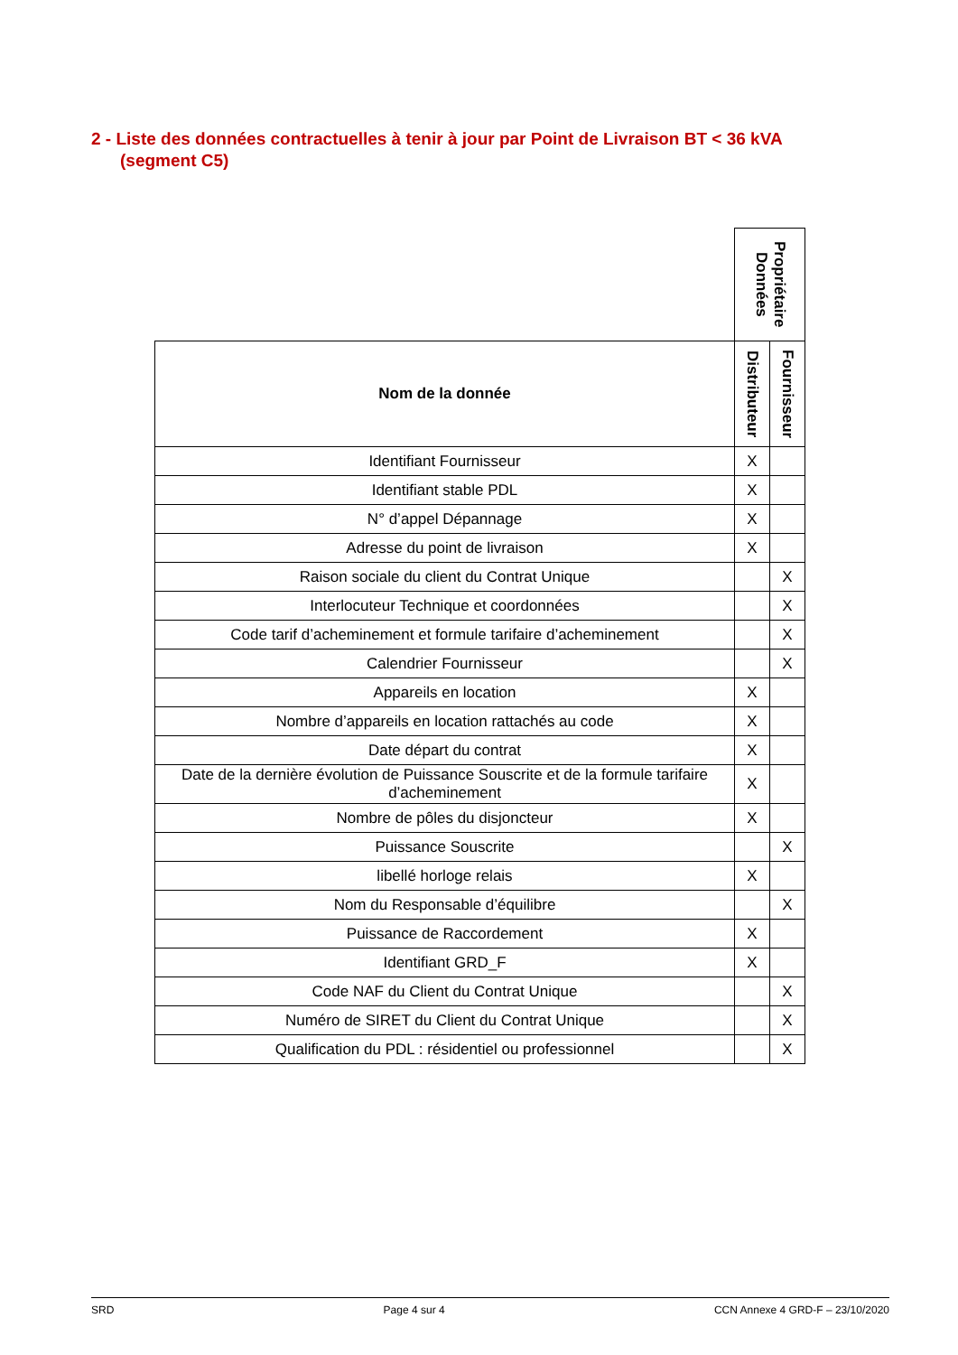2 - Liste des données contractuelles à tenir à jour par Point de Livraison BT < 36 kVA
(segment C5)
| | Propriétaire Données | |
| Nom de la donnée | Distributeur | Fournisseur |
| Identifiant Fournisseur | X | |
| Identifiant stable PDL | X | |
| N° d’appel Dépannage | X | |
| Adresse du point de livraison | X | |
| Raison sociale du client du Contrat Unique | | X |
| Interlocuteur Technique et coordonnées | | X |
| Code tarif d’acheminement et formule tarifaire d’acheminement | | X |
| Calendrier Fournisseur | | X |
| Appareils en location | X | |
| Nombre d’appareils en location rattachés au code | X | |
| Date départ du contrat | X | |
| Date de la dernière évolution de Puissance Souscrite et de la formule tarifaire d’acheminement | X | |
| Nombre de pôles du disjoncteur | X | |
| Puissance Souscrite | | X |
| libellé horloge relais | X | |
| Nom du Responsable d’équilibre | | X |
| Puissance de Raccordement | X | |
| Identifiant GRD_F | X | |
| Code NAF du Client du Contrat Unique | | X |
| Numéro de SIRET du Client du Contrat Unique | | X |
| Qualification du PDL : résidentiel ou professionnel | | X |
SRD Page 4 sur 4 CCN Annexe 4 GRD-F – 23/10/2020